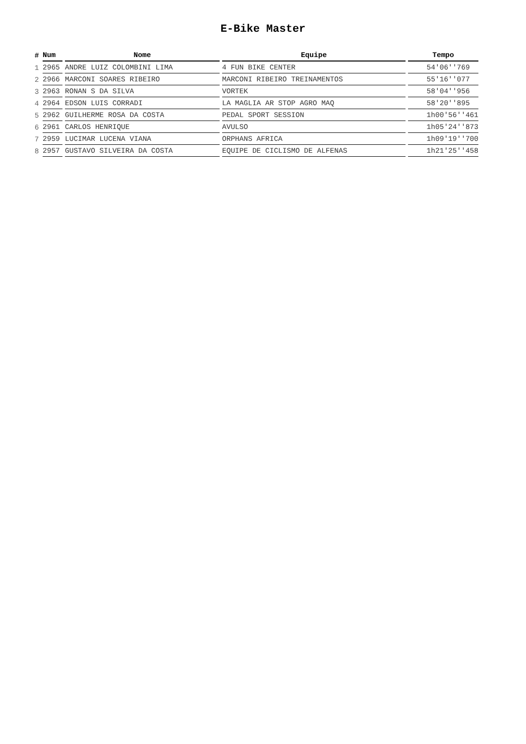E-Bike Master
| # | Num | Nome | Equipe | Tempo |
| --- | --- | --- | --- | --- |
| 1 | 2965 | ANDRE LUIZ COLOMBINI LIMA | 4 FUN BIKE CENTER | 54'06''769 |
| 2 | 2966 | MARCONI SOARES RIBEIRO | MARCONI RIBEIRO TREINAMENTOS | 55'16''077 |
| 3 | 2963 | RONAN S DA SILVA | VORTEK | 58'04''956 |
| 4 | 2964 | EDSON LUIS CORRADI | LA MAGLIA AR STOP AGRO MAQ | 58'20''895 |
| 5 | 2962 | GUILHERME ROSA DA COSTA | PEDAL SPORT SESSION | 1h00'56''461 |
| 6 | 2961 | CARLOS HENRIQUE | AVULSO | 1h05'24''873 |
| 7 | 2959 | LUCIMAR LUCENA VIANA | ORPHANS AFRICA | 1h09'19''700 |
| 8 | 2957 | GUSTAVO SILVEIRA DA COSTA | EQUIPE DE CICLISMO DE ALFENAS | 1h21'25''458 |